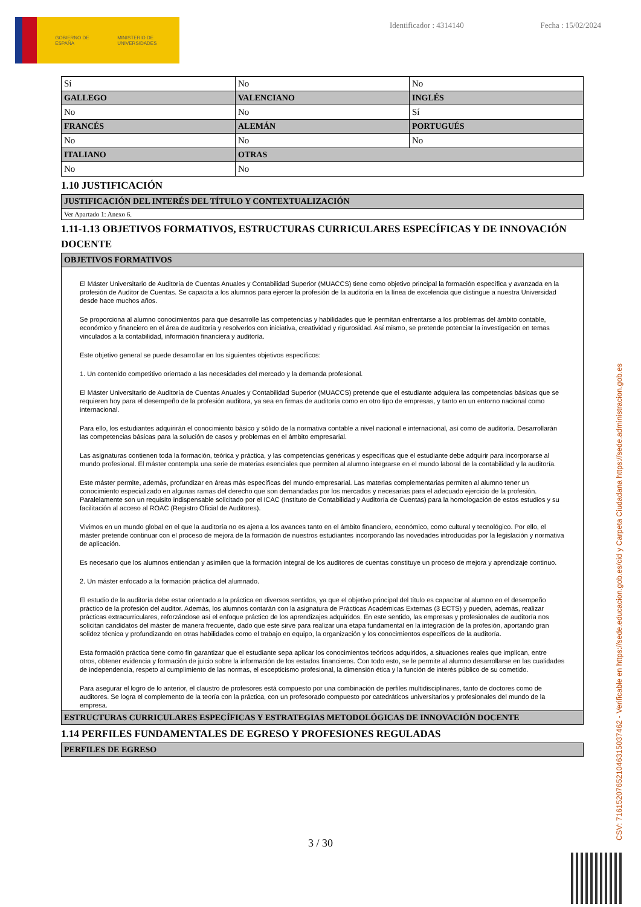GOBIERNO DE ESPAÑA MINISTERIO DE UNIVERSIDADES
Identificador : 4314140 Fecha : 15/02/2024
| Sí | No | No |
| GALLEGO | VALENCIANO | INGLÉS |
| No | No | Sí |
| FRANCÉS | ALEMÁN | PORTUGUÉS |
| No | No | No |
| ITALIANO | OTRAS | |
| No | No | |
1.10 JUSTIFICACIÓN
| JUSTIFICACIÓN DEL INTERÉS DEL TÍTULO Y CONTEXTUALIZACIÓN |
| --- |
| Ver Apartado 1: Anexo 6. |
1.11-1.13 OBJETIVOS FORMATIVOS, ESTRUCTURAS CURRICULARES ESPECÍFICAS Y DE INNOVACIÓN DOCENTE
| OBJETIVOS FORMATIVOS |
| --- |
| El Máster Universitario de Auditoría de Cuentas Anuales y Contabilidad Superior (MUACCS) tiene como objetivo principal la formación específica y avanzada en la profesión de Auditor de Cuentas. Se capacita a los alumnos para ejercer la profesión de la auditoría en la línea de excelencia que distingue a nuestra Universidad desde hace muchos años. Se proporciona al alumno conocimientos para que desarrolle las competencias y habilidades que le permitan enfrentarse a los problemas del ámbito contable, económico y financiero en el área de auditoría y resolverlos con iniciativa, creatividad y rigurosidad. Así mismo, se pretende potenciar la investigación en temas vinculados a la contabilidad, información financiera y auditoría. Este objetivo general se puede desarrollar en los siguientes objetivos específicos: 1. Un contenido competitivo orientado a las necesidades del mercado y la demanda profesional. El Máster Universitario de Auditoría de Cuentas Anuales y Contabilidad Superior (MUACCS) pretende que el estudiante adquiera las competencias básicas que se requieren hoy para el desempeño de la profesión auditora, ya sea en firmas de auditoría como en otro tipo de empresas, y tanto en un entorno nacional como internacional. Para ello, los estudiantes adquirirán el conocimiento básico y sólido de la normativa contable a nivel nacional e internacional, así como de auditoría. Desarrollarán las competencias básicas para la solución de casos y problemas en el ámbito empresarial. Las asignaturas contienen toda la formación, teórica y práctica, y las competencias genéricas y específicas que el estudiante debe adquirir para incorporarse al mundo profesional. El máster contempla una serie de materias esenciales que permiten al alumno integrarse en el mundo laboral de la contabilidad y la auditoría. Este máster permite, además, profundizar en áreas más específicas del mundo empresarial. Las materias complementarias permiten al alumno tener un conocimiento especializado en algunas ramas del derecho que son demandadas por los mercados y necesarias para el adecuado ejercicio de la profesión. Paralelamente son un requisito indispensable solicitado por el ICAC (Instituto de Contabilidad y Auditoría de Cuentas) para la homologación de estos estudios y su facilitación al acceso al ROAC (Registro Oficial de Auditores). Vivimos en un mundo global en el que la auditoría no es ajena a los avances tanto en el ámbito financiero, económico, como cultural y tecnológico. Por ello, el máster pretende continuar con el proceso de mejora de la formación de nuestros estudiantes incorporando las novedades introducidas por la legislación y normativa de aplicación. Es necesario que los alumnos entiendan y asimilen que la formación integral de los auditores de cuentas constituye un proceso de mejora y aprendizaje continuo. 2. Un máster enfocado a la formación práctica del alumnado. El estudio de la auditoría debe estar orientado a la práctica en diversos sentidos, ya que el objetivo principal del título es capacitar al alumno en el desempeño práctico de la profesión del auditor. Además, los alumnos contarán con la asignatura de Prácticas Académicas Externas (3 ECTS) y pueden, además, realizar prácticas extracurriculares, reforzándose así el enfoque práctico de los aprendizajes adquiridos. En este sentido, las empresas y profesionales de auditoría nos solicitan candidatos del máster de manera frecuente, dado que este sirve para realizar una etapa fundamental en la integración de la profesión, aportando gran solidez técnica y profundizando en otras habilidades como el trabajo en equipo, la organización y los conocimientos específicos de la auditoría. Esta formación práctica tiene como fin garantizar que el estudiante sepa aplicar los conocimientos teóricos adquiridos, a situaciones reales que implican, entre otros, obtener evidencia y formación de juicio sobre la información de los estados financieros. Con todo esto, se le permite al alumno desarrollarse en las cualidades de independencia, respeto al cumplimiento de las normas, el escepticismo profesional, la dimensión ética y la función de interés público de su cometido. Para asegurar el logro de lo anterior, el claustro de profesores está compuesto por una combinación de perfiles multidisciplinares, tanto de doctores como de auditores. Se logra el complemento de la teoría con la práctica, con un profesorado compuesto por catedráticos universitarios y profesionales del mundo de la empresa. |
| ESTRUCTURAS CURRICULARES ESPECÍFICAS Y ESTRATEGIAS METODOLÓGICAS DE INNOVACIÓN DOCENTE |
1.14 PERFILES FUNDAMENTALES DE EGRESO Y PROFESIONES REGULADAS
| PERFILES DE EGRESO |
| --- |
3 / 30 CSV: 716152076521046315037462 - Verificable en https://sede.educacion.gob.es/cid y Carpeta Ciudadana https://sede.administracion.gob.es